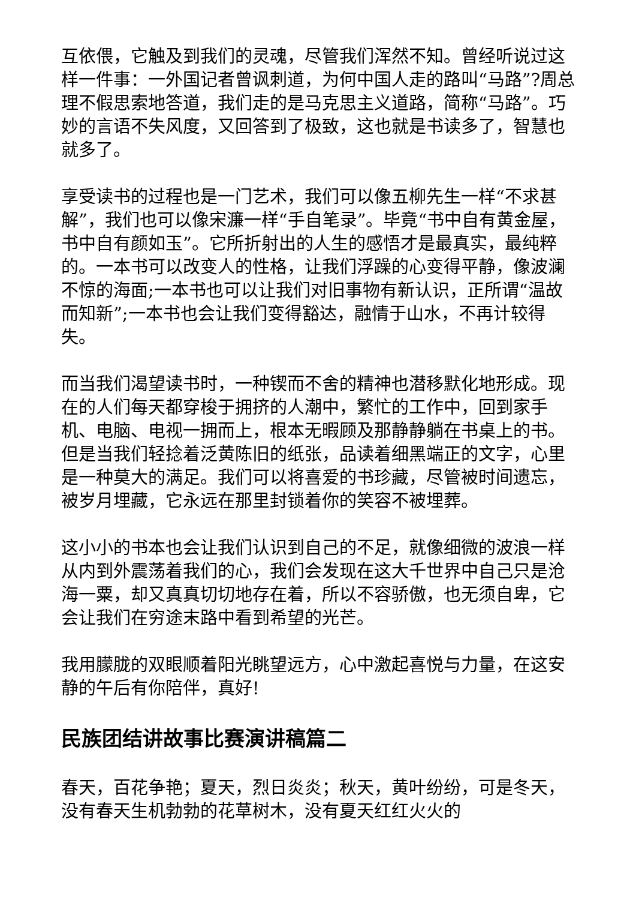互依偎，它触及到我们的灵魂，尽管我们浑然不知。曾经听说过这样一件事：一外国记者曾讽刺道，为何中国人走的路叫“马路”?周总理不假思索地答道，我们走的是马克思主义道路，简称“马路”。巧妙的言语不失风度，又回答到了极致，这也就是书读多了，智慧也就多了。
享受读书的过程也是一门艺术，我们可以像五柳先生一样“不求甚解”，我们也可以像宋濂一样“手自笔录”。毕竟“书中自有黄金屋，书中自有颜如玉”。它所折射出的人生的感悟才是最真实，最纯粹的。一本书可以改变人的性格，让我们浮躁的心变得平静，像波澜不惊的海面;一本书也可以让我们对旧事物有新认识，正所谓“温故而知新”;一本书也会让我们变得豁达，融情于山水，不再计较得失。
而当我们渴望读书时，一种锲而不舍的精神也潜移默化地形成。现在的人们每天都穿梭于拥挤的人潮中，繁忙的工作中，回到家手机、电脑、电视一拥而上，根本无暇顾及那静静躺在书桌上的书。但是当我们轻捻着泛黄陈旧的纸张，品读着细黑端正的文字，心里是一种莫大的满足。我们可以将喜爱的书珍藏，尽管被时间遗忘，被岁月埋藏，它永远在那里封锁着你的笑容不被埋葬。
这小小的书本也会让我们认识到自己的不足，就像细微的波浪一样从内到外震荡着我们的心，我们会发现在这大千世界中自己只是沧海一粟，却又真真切切地存在着，所以不容骄傲，也无须自卑，它会让我们在穷途末路中看到希望的光芒。
我用朦胧的双眼顺着阳光眺望远方，心中激起喜悦与力量，在这安静的午后有你陪伴，真好!
民族团结讲故事比赛演讲稿篇二
春天，百花争艳；夏天，烈日炎炎；秋天，黄叶纷纷，可是冬天，没有春天生机勃勃的花草树木，没有夏天红红火火的